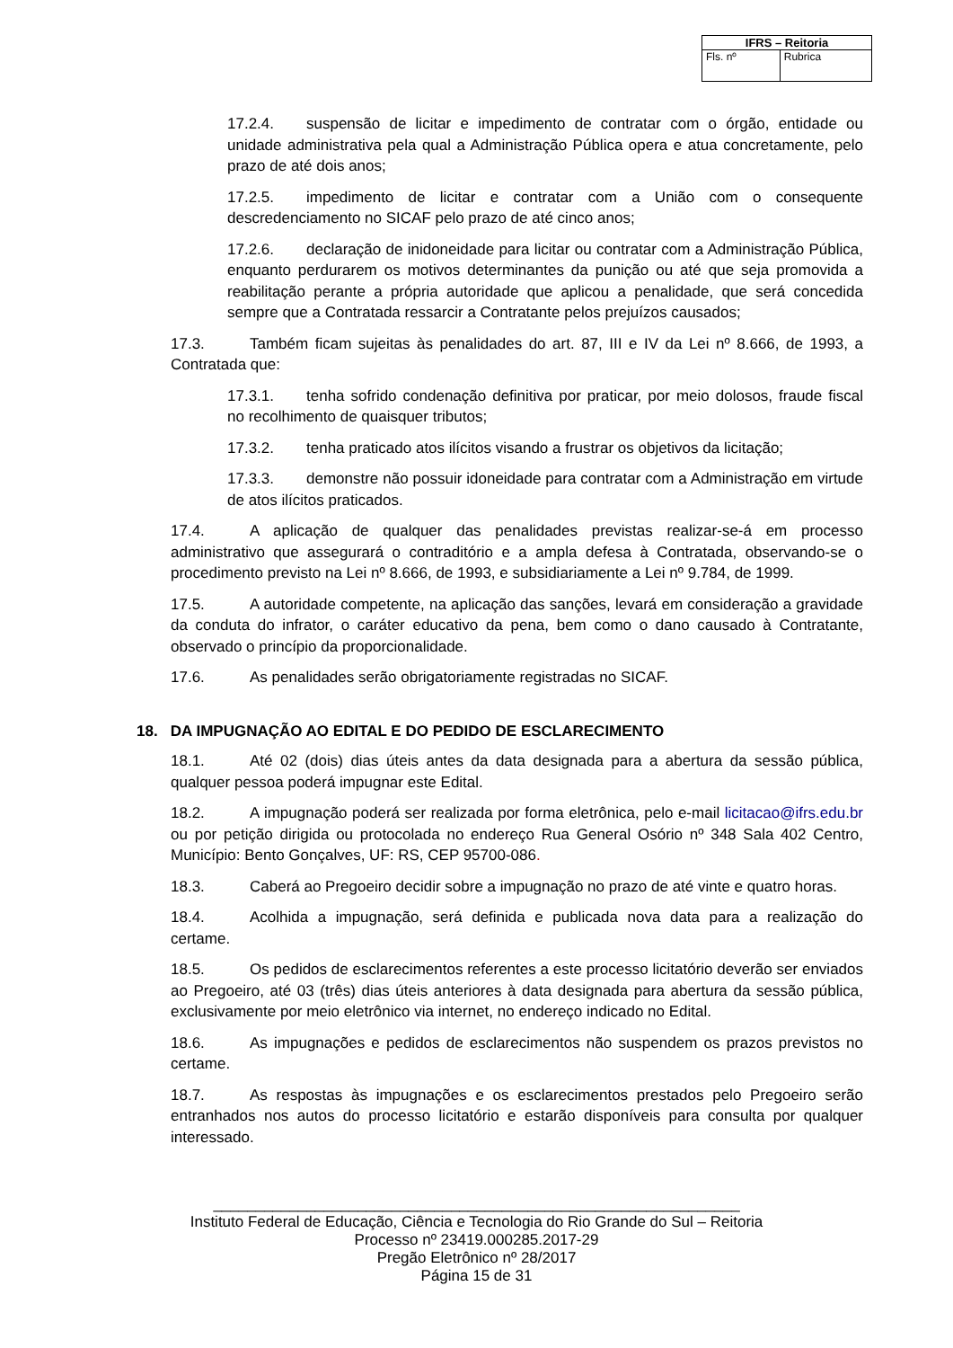| IFRS – Reitoria | |
| --- | --- |
| Fls. nº | Rubrica |
17.2.4. suspensão de licitar e impedimento de contratar com o órgão, entidade ou unidade administrativa pela qual a Administração Pública opera e atua concretamente, pelo prazo de até dois anos;
17.2.5. impedimento de licitar e contratar com a União com o consequente descredenciamento no SICAF pelo prazo de até cinco anos;
17.2.6. declaração de inidoneidade para licitar ou contratar com a Administração Pública, enquanto perdurarem os motivos determinantes da punição ou até que seja promovida a reabilitação perante a própria autoridade que aplicou a penalidade, que será concedida sempre que a Contratada ressarcir a Contratante pelos prejuízos causados;
17.3. Também ficam sujeitas às penalidades do art. 87, III e IV da Lei nº 8.666, de 1993, a Contratada que:
17.3.1. tenha sofrido condenação definitiva por praticar, por meio dolosos, fraude fiscal no recolhimento de quaisquer tributos;
17.3.2. tenha praticado atos ilícitos visando a frustrar os objetivos da licitação;
17.3.3. demonstre não possuir idoneidade para contratar com a Administração em virtude de atos ilícitos praticados.
17.4. A aplicação de qualquer das penalidades previstas realizar-se-á em processo administrativo que assegurará o contraditório e a ampla defesa à Contratada, observando-se o procedimento previsto na Lei nº 8.666, de 1993, e subsidiariamente a Lei nº 9.784, de 1999.
17.5. A autoridade competente, na aplicação das sanções, levará em consideração a gravidade da conduta do infrator, o caráter educativo da pena, bem como o dano causado à Contratante, observado o princípio da proporcionalidade.
17.6. As penalidades serão obrigatoriamente registradas no SICAF.
18. DA IMPUGNAÇÃO AO EDITAL E DO PEDIDO DE ESCLARECIMENTO
18.1. Até 02 (dois) dias úteis antes da data designada para a abertura da sessão pública, qualquer pessoa poderá impugnar este Edital.
18.2. A impugnação poderá ser realizada por forma eletrônica, pelo e-mail licitacao@ifrs.edu.br ou por petição dirigida ou protocolada no endereço Rua General Osório nº 348 Sala 402 Centro, Município: Bento Gonçalves, UF: RS, CEP 95700-086.
18.3. Caberá ao Pregoeiro decidir sobre a impugnação no prazo de até vinte e quatro horas.
18.4. Acolhida a impugnação, será definida e publicada nova data para a realização do certame.
18.5. Os pedidos de esclarecimentos referentes a este processo licitatório deverão ser enviados ao Pregoeiro, até 03 (três) dias úteis anteriores à data designada para abertura da sessão pública, exclusivamente por meio eletrônico via internet, no endereço indicado no Edital.
18.6. As impugnações e pedidos de esclarecimentos não suspendem os prazos previstos no certame.
18.7. As respostas às impugnações e os esclarecimentos prestados pelo Pregoeiro serão entranhados nos autos do processo licitatório e estarão disponíveis para consulta por qualquer interessado.
______________________________________________________________
Instituto Federal de Educação, Ciência e Tecnologia do Rio Grande do Sul – Reitoria
Processo nº 23419.000285.2017-29
Pregão Eletrônico nº 28/2017
Página 15 de 31